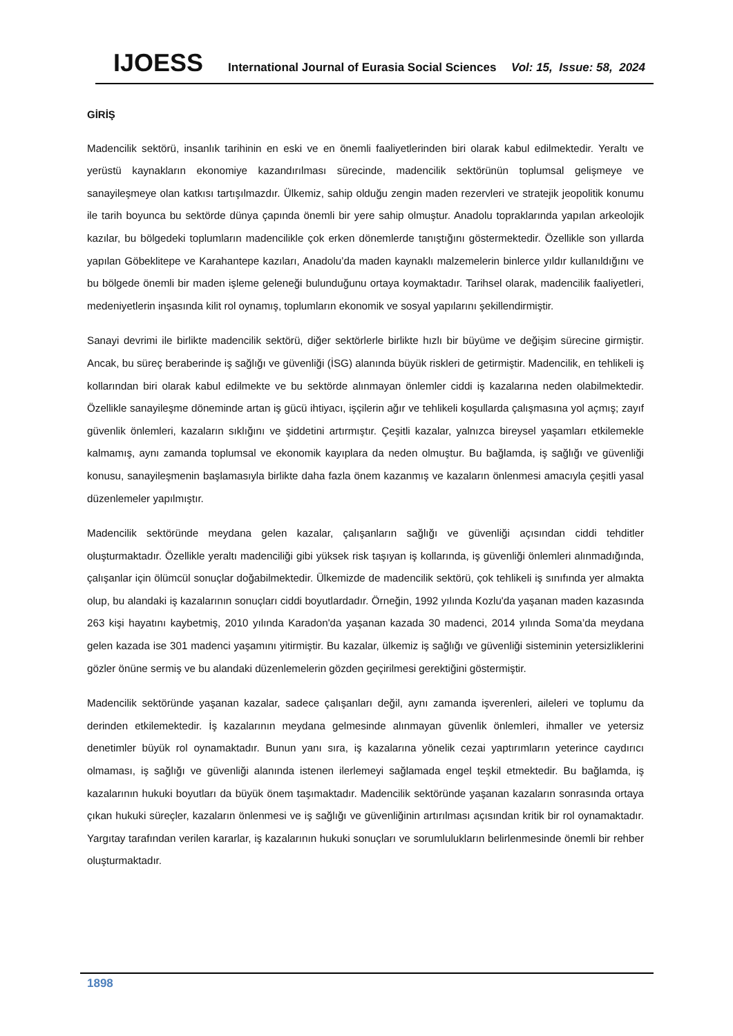IJOESS International Journal of Eurasia Social Sciences Vol: 15, Issue: 58, 2024
GİRİŞ
Madencilik sektörü, insanlık tarihinin en eski ve en önemli faaliyetlerinden biri olarak kabul edilmektedir. Yeraltı ve yerüstü kaynakların ekonomiye kazandırılması sürecinde, madencilik sektörünün toplumsal gelişmeye ve sanayileşmeye olan katkısı tartışılmazdır. Ülkemiz, sahip olduğu zengin maden rezervleri ve stratejik jeopolitik konumu ile tarih boyunca bu sektörde dünya çapında önemli bir yere sahip olmuştur. Anadolu topraklarında yapılan arkeolojik kazılar, bu bölgedeki toplumların madencilikle çok erken dönemlerde tanıştığını göstermektedir. Özellikle son yıllarda yapılan Göbeklitepe ve Karahantepe kazıları, Anadolu’da maden kaynaklı malzemelerin binlerce yıldır kullanıldığını ve bu bölgede önemli bir maden işleme geleneği bulunduğunu ortaya koymaktadır. Tarihsel olarak, madencilik faaliyetleri, medeniyetlerin inşasında kilit rol oynamış, toplumların ekonomik ve sosyal yapılarını şekillendirmiştir.
Sanayi devrimi ile birlikte madencilik sektörü, diğer sektörlerle birlikte hızlı bir büyüme ve değişim sürecine girmiştir. Ancak, bu süreç beraberinde iş sağlığı ve güvenliği (İSG) alanında büyük riskleri de getirmiştir. Madencilik, en tehlikeli iş kollarından biri olarak kabul edilmekte ve bu sektörde alınmayan önlemler ciddi iş kazalarına neden olabilmektedir. Özellikle sanayileşme döneminde artan iş gücü ihtiyacı, işçilerin ağır ve tehlikeli koşullarda çalışmasına yol açmış; zayıf güvenlik önlemleri, kazaların sıklığını ve şiddetini artırmıştır. Çeşitli kazalar, yalnızca bireysel yaşamları etkilemekle kalmamış, aynı zamanda toplumsal ve ekonomik kayıplara da neden olmuştur. Bu bağlamda, iş sağlığı ve güvenliği konusu, sanayileşmenin başlamasıyla birlikte daha fazla önem kazanmış ve kazaların önlenmesi amacıyla çeşitli yasal düzenlemeler yapılmıştır.
Madencilik sektöründe meydana gelen kazalar, çalışanların sağlığı ve güvenliği açısından ciddi tehditler oluşturmaktadır. Özellikle yeraltı madenciliği gibi yüksek risk taşıyan iş kollarında, iş güvenliği önlemleri alınmadığında, çalışanlar için ölümcül sonuçlar doğabilmektedir. Ülkemizde de madencilik sektörü, çok tehlikeli iş sınıfında yer almakta olup, bu alandaki iş kazalarının sonuçları ciddi boyutlardadır. Örneğin, 1992 yılında Kozlu'da yaşanan maden kazasında 263 kişi hayatını kaybetmiş, 2010 yılında Karadon'da yaşanan kazada 30 madenci, 2014 yılında Soma’da meydana gelen kazada ise 301 madenci yaşamını yitirmiştir. Bu kazalar, ülkemiz iş sağlığı ve güvenliği sisteminin yetersizliklerini gözler önüne sermiş ve bu alandaki düzenlemelerin gözden geçirilmesi gerektiğini göstermiştir.
Madencilik sektöründe yaşanan kazalar, sadece çalışanları değil, aynı zamanda işverenleri, aileleri ve toplumu da derinden etkilemektedir. İş kazalarının meydana gelmesinde alınmayan güvenlik önlemleri, ihmaller ve yetersiz denetimler büyük rol oynamaktadır. Bunun yanı sıra, iş kazalarına yönelik cezai yaptırımların yeterince caydırıcı olmaması, iş sağlığı ve güvenliği alanında istenen ilerlemeyi sağlamada engel teşkil etmektedir. Bu bağlamda, iş kazalarının hukuki boyutları da büyük önem taşımaktadır. Madencilik sektöründe yaşanan kazaların sonrasında ortaya çıkan hukuki süreçler, kazaların önlenmesi ve iş sağlığı ve güvenliğinin artırılması açısından kritik bir rol oynamaktadır. Yargıtay tarafından verilen kararlar, iş kazalarının hukuki sonuçları ve sorumlulukların belirlenmesinde önemli bir rehber oluşturmaktadır.
1898